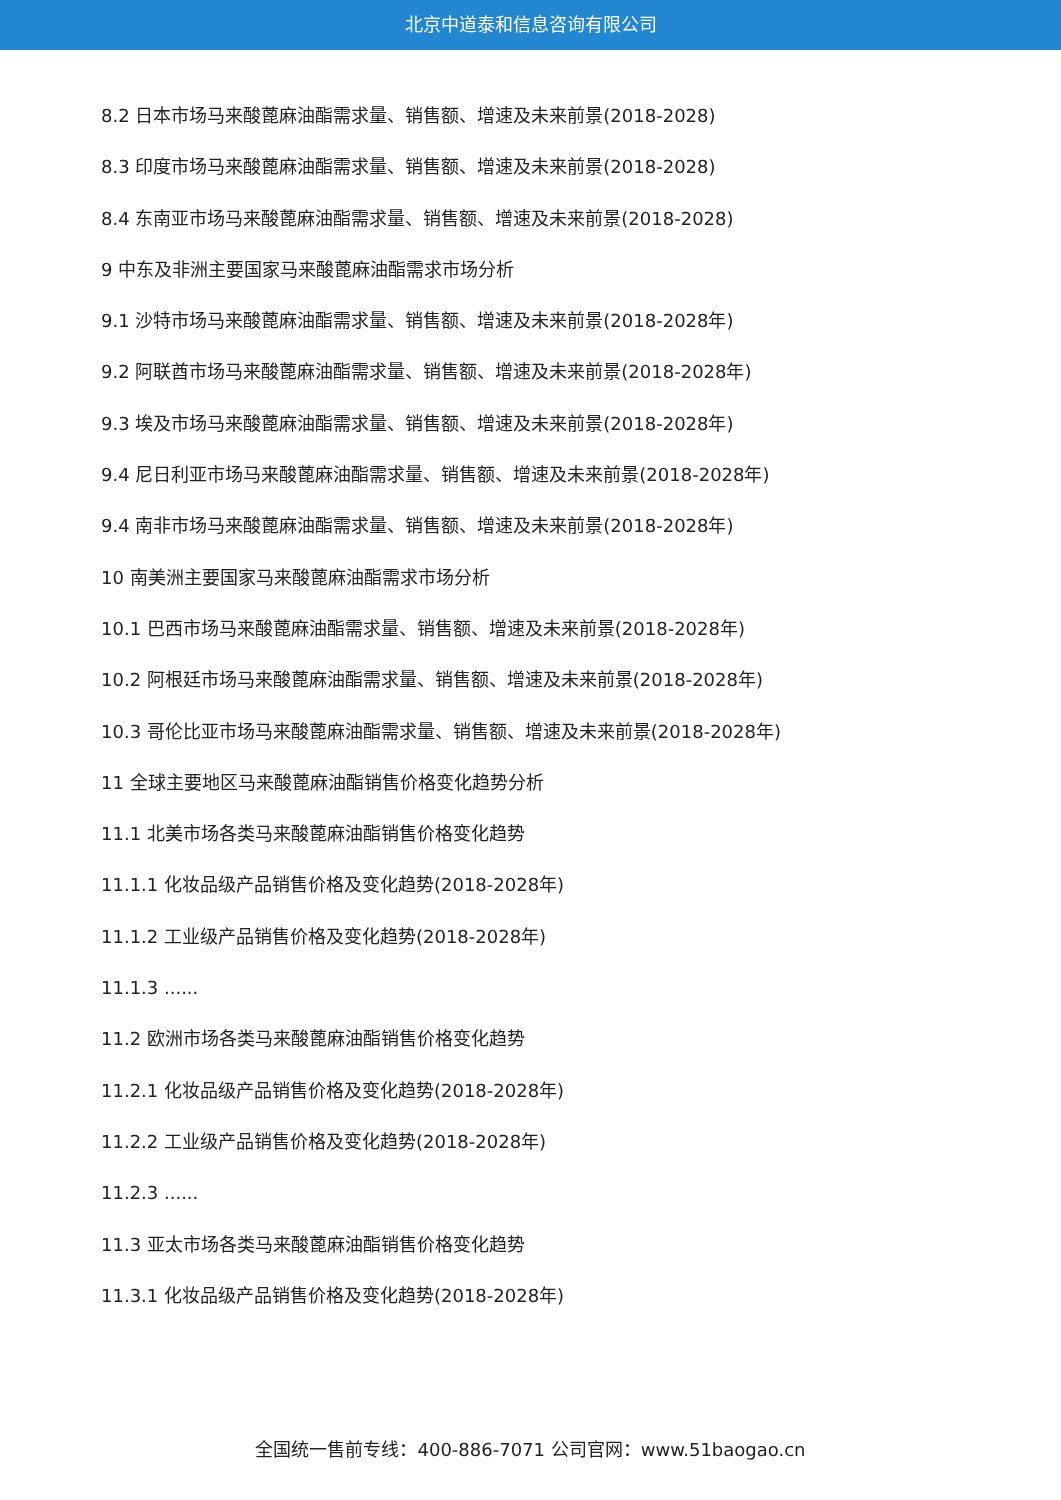北京中道泰和信息咨询有限公司
8.2 日本市场马来酸蓖麻油酯需求量、销售额、增速及未来前景(2018-2028)
8.3 印度市场马来酸蓖麻油酯需求量、销售额、增速及未来前景(2018-2028)
8.4 东南亚市场马来酸蓖麻油酯需求量、销售额、增速及未来前景(2018-2028)
9 中东及非洲主要国家马来酸蓖麻油酯需求市场分析
9.1 沙特市场马来酸蓖麻油酯需求量、销售额、增速及未来前景(2018-2028年)
9.2 阿联酋市场马来酸蓖麻油酯需求量、销售额、增速及未来前景(2018-2028年)
9.3 埃及市场马来酸蓖麻油酯需求量、销售额、增速及未来前景(2018-2028年)
9.4 尼日利亚市场马来酸蓖麻油酯需求量、销售额、增速及未来前景(2018-2028年)
9.4 南非市场马来酸蓖麻油酯需求量、销售额、增速及未来前景(2018-2028年)
10 南美洲主要国家马来酸蓖麻油酯需求市场分析
10.1 巴西市场马来酸蓖麻油酯需求量、销售额、增速及未来前景(2018-2028年)
10.2 阿根廷市场马来酸蓖麻油酯需求量、销售额、增速及未来前景(2018-2028年)
10.3 哥伦比亚市场马来酸蓖麻油酯需求量、销售额、增速及未来前景(2018-2028年)
11 全球主要地区马来酸蓖麻油酯销售价格变化趋势分析
11.1 北美市场各类马来酸蓖麻油酯销售价格变化趋势
11.1.1 化妆品级产品销售价格及变化趋势(2018-2028年)
11.1.2 工业级产品销售价格及变化趋势(2018-2028年)
11.1.3 ......
11.2 欧洲市场各类马来酸蓖麻油酯销售价格变化趋势
11.2.1 化妆品级产品销售价格及变化趋势(2018-2028年)
11.2.2 工业级产品销售价格及变化趋势(2018-2028年)
11.2.3 ......
11.3 亚太市场各类马来酸蓖麻油酯销售价格变化趋势
11.3.1 化妆品级产品销售价格及变化趋势(2018-2028年)
全国统一售前专线：400-886-7071 公司官网：www.51baogao.cn